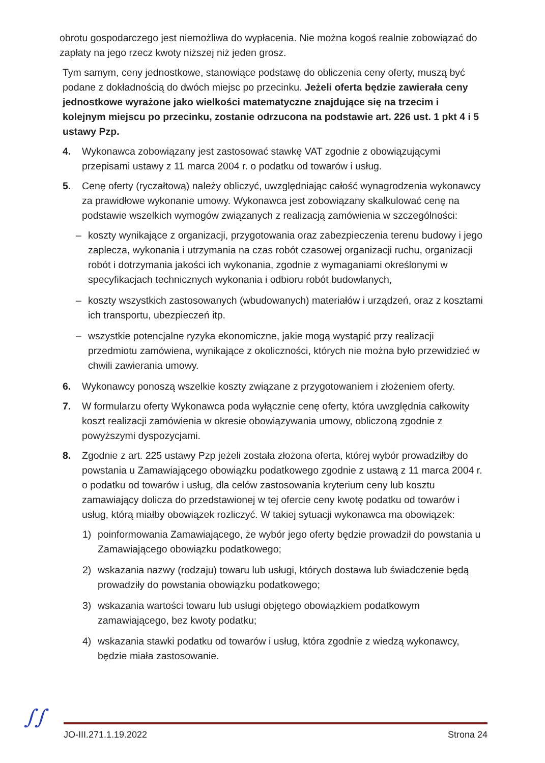obrotu gospodarczego jest niemożliwa do wypłacenia. Nie można kogoś realnie zobowiązać do zapłaty na jego rzecz kwoty niższej niż jeden grosz.
Tym samym, ceny jednostkowe, stanowiące podstawę do obliczenia ceny oferty, muszą być podane z dokładnością do dwóch miejsc po przecinku. Jeżeli oferta będzie zawierała ceny jednostkowe wyrażone jako wielkości matematyczne znajdujące się na trzecim i kolejnym miejscu po przecinku, zostanie odrzucona na podstawie art. 226 ust. 1 pkt 4 i 5 ustawy Pzp.
4. Wykonawca zobowiązany jest zastosować stawkę VAT zgodnie z obowiązującymi przepisami ustawy z 11 marca 2004 r. o podatku od towarów i usług.
5. Cenę oferty (ryczałtową) należy obliczyć, uwzględniając całość wynagrodzenia wykonawcy za prawidłowe wykonanie umowy. Wykonawca jest zobowiązany skalkulować cenę na podstawie wszelkich wymogów związanych z realizacją zamówienia w szczególności:
– koszty wynikające z organizacji, przygotowania oraz zabezpieczenia terenu budowy i jego zaplecza, wykonania i utrzymania na czas robót czasowej organizacji ruchu, organizacji robót i dotrzymania jakości ich wykonania, zgodnie z wymaganiami określonymi w specyfikacjach technicznych wykonania i odbioru robót budowlanych,
– koszty wszystkich zastosowanych (wbudowanych) materiałów i urządzeń, oraz z kosztami ich transportu, ubezpieczeń itp.
– wszystkie potencjalne ryzyka ekonomiczne, jakie mogą wystąpić przy realizacji przedmiotu zamówiena, wynikające z okoliczności, których nie można było przewidzieć w chwili zawierania umowy.
6. Wykonawcy ponoszą wszelkie koszty związane z przygotowaniem i złożeniem oferty.
7. W formularzu oferty Wykonawca poda wyłącznie cenę oferty, która uwzględnia całkowity koszt realizacji zamówienia w okresie obowiązywania umowy, obliczoną zgodnie z powyższymi dyspozycjami.
8. Zgodnie z art. 225 ustawy Pzp jeżeli została złożona oferta, której wybór prowadziłby do powstania u Zamawiającego obowiązku podatkowego zgodnie z ustawą z 11 marca 2004 r. o podatku od towarów i usług, dla celów zastosowania kryterium ceny lub kosztu zamawiający dolicza do przedstawionej w tej ofercie ceny kwotę podatku od towarów i usług, którą miałby obowiązek rozliczyć. W takiej sytuacji wykonawca ma obowiązek:
1) poinformowania Zamawiającego, że wybór jego oferty będzie prowadził do powstania u Zamawiającego obowiązku podatkowego;
2) wskazania nazwy (rodzaju) towaru lub usługi, których dostawa lub świadczenie będą prowadziły do powstania obowiązku podatkowego;
3) wskazania wartości towaru lub usługi objętego obowiązkiem podatkowym zamawiającego, bez kwoty podatku;
4) wskazania stawki podatku od towarów i usług, która zgodnie z wiedzą wykonawcy, będzie miała zastosowanie.
∫∫ JO-III.271.1.19.2022 Strona 24